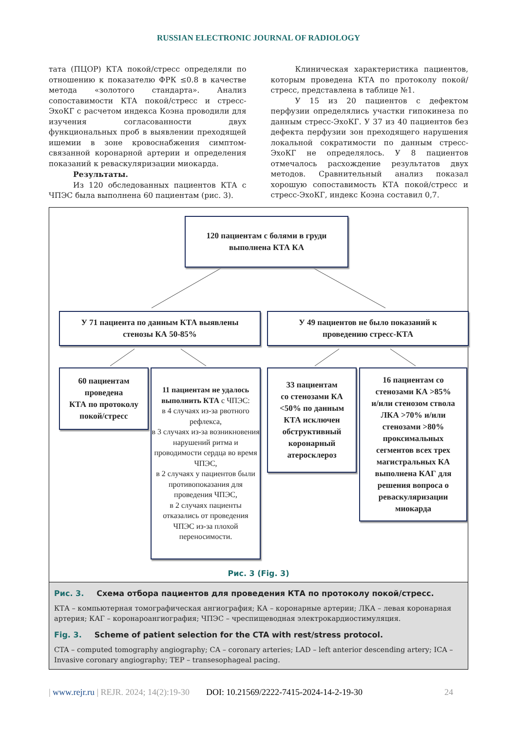RUSSIAN ELECTRONIC JOURNAL OF RADIOLOGY
тата (ПЦОР) КТА покой/стресс определяли по отношению к показателю ФРК ≤0.8 в качестве метода «золотого стандарта». Анализ сопоставимости КТА покой/стресс и стресс-ЭхоКГ с расчетом индекса Коэна проводили для изучения согласованности двух функциональных проб в выявлении преходящей ишемии в зоне кровоснабжения симптом-связанной коронарной артерии и определения показаний к реваскуляризации миокарда.
Результаты.
Из 120 обследованных пациентов КТА с ЧПЭС была выполнена 60 пациентам (рис. 3).
Клиническая характеристика пациентов, которым проведена КТА по протоколу покой/стресс, представлена в таблице №1.
У 15 из 20 пациентов с дефектом перфузии определялись участки гипокинеза по данным стресс-ЭхоКГ. У 37 из 40 пациентов без дефекта перфузии зон преходящего нарушения локальной сократимости по данным стресс-ЭхоКГ не определялось. У 8 пациентов отмечалось расхождение результатов двух методов. Сравнительный анализ показал хорошую сопоставимость КТА покой/стресс и стресс-ЭхоКГ, индекс Коэна составил 0,7.
120 пациентам с болями в груди
выполнена КТА КА
У 71 пациента по данным КТА выявлены
стенозы КА 50-85%
У 49 пациентов не было показаний к
проведению стресс-КТА
60 пациентам
проведена
КТА по протоколу
покой/стресс
11 пациентам не удалось выполнить КТА с ЧПЭС:
в 4 случаях из-за рвотного рефлекса,
в 3 случаях из-за возникновения нарушений ритма и проводимости сердца во время ЧПЭС,
в 2 случаях у пациентов были противопоказания для проведения ЧПЭС,
в 2 случаях пациенты отказались от проведения ЧПЭС из-за плохой переносимости.
33 пациентам
со стенозами КА
<50% по данным
КТА исключен
обструктивный
коронарный
атеросклероз
16 пациентам со
стенозами КА >85%
и/или стенозом ствола
ЛКА >70% и/или
стенозами >80%
проксимальных
сегментов всех трех
магистральных КА
выполнена КАГ для
решения вопроса о
реваскуляризации
миокарда
Рис. 3 (Fig. 3)
Рис. 3. Схема отбора пациентов для проведения КТА по протоколу покой/стресс.
КТА – компьютерная томографическая ангиография; КА – коронарные артерии; ЛКА – левая коронарная артерия; КАГ – коронароангиография; ЧПЭС – чреспищеводная электрокардиостимуляция.
Fig. 3. Scheme of patient selection for the CTA with rest/stress protocol.
CTA – computed tomography angiography; CA – coronary arteries; LAD – left anterior descending artery; ICA – Invasive coronary angiography; TEP – transesophageal pacing.
| www.rejr.ru | REJR. 2024; 14(2):19-30 DOI: 10.21569/2222-7415-2024-14-2-19-30 24